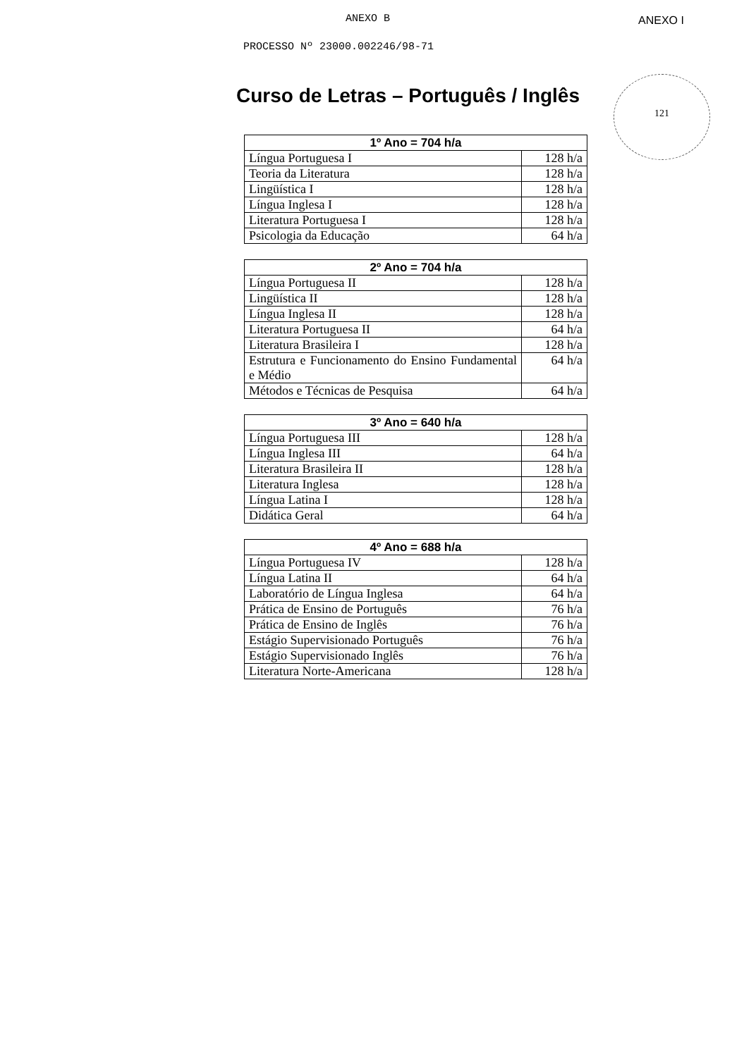ANEXO B
PROCESSO Nº 23000.002246/98-71
ANEXO I
121
Curso de Letras – Português / Inglês
| 1º Ano = 704 h/a | |
| --- | --- |
| Língua Portuguesa I | 128 h/a |
| Teoria da Literatura | 128 h/a |
| Lingüística I | 128 h/a |
| Língua Inglesa I | 128 h/a |
| Literatura Portuguesa I | 128 h/a |
| Psicologia da Educação | 64 h/a |
| 2º Ano = 704 h/a | |
| --- | --- |
| Língua Portuguesa II | 128 h/a |
| Lingüística II | 128 h/a |
| Língua Inglesa II | 128 h/a |
| Literatura Portuguesa II | 64 h/a |
| Literatura Brasileira I | 128 h/a |
| Estrutura e Funcionamento do Ensino Fundamental e Médio | 64 h/a |
| Métodos e Técnicas de Pesquisa | 64 h/a |
| 3º Ano = 640 h/a | |
| --- | --- |
| Língua Portuguesa III | 128 h/a |
| Língua Inglesa III | 64 h/a |
| Literatura Brasileira II | 128 h/a |
| Literatura Inglesa | 128 h/a |
| Língua Latina I | 128 h/a |
| Didática Geral | 64 h/a |
| 4º Ano = 688 h/a | |
| --- | --- |
| Língua Portuguesa IV | 128 h/a |
| Língua Latina II | 64 h/a |
| Laboratório de Língua Inglesa | 64 h/a |
| Prática de Ensino de Português | 76 h/a |
| Prática de Ensino de Inglês | 76 h/a |
| Estágio Supervisionado Português | 76 h/a |
| Estágio Supervisionado Inglês | 76 h/a |
| Literatura Norte-Americana | 128 h/a |